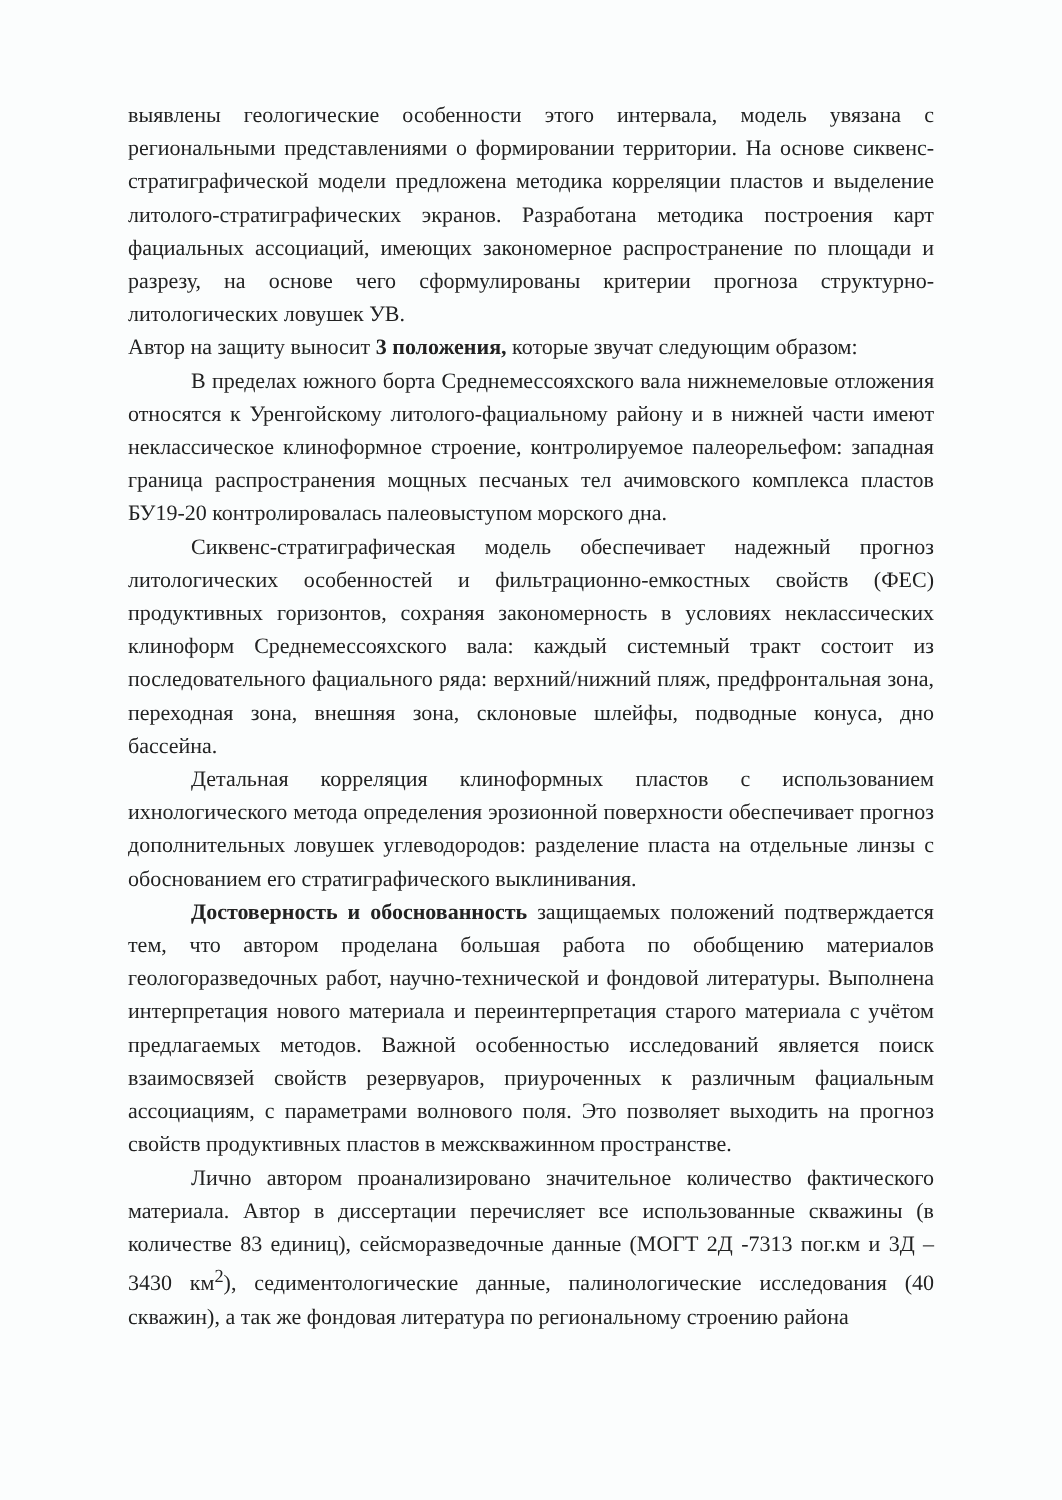выявлены геологические особенности этого интервала, модель увязана с региональными представлениями о формировании территории. На основе сиквенс-стратиграфической модели предложена методика корреляции пластов и выделение литолого-стратиграфических экранов. Разработана методика построения карт фациальных ассоциаций, имеющих закономерное распространение по площади и разрезу, на основе чего сформулированы критерии прогноза структурно-литологических ловушек УВ.
Автор на защиту выносит 3 положения, которые звучат следующим образом:
В пределах южного борта Среднемессояхского вала нижнемеловые отложения относятся к Уренгойскому литолого-фациальному району и в нижней части имеют неклассическое клиноформное строение, контролируемое палеорельефом: западная граница распространения мощных песчаных тел ачимовского комплекса пластов БУ19-20 контролировалась палеовыступом морского дна.
Сиквенс-стратиграфическая модель обеспечивает надежный прогноз литологических особенностей и фильтрационно-емкостных свойств (ФЕС) продуктивных горизонтов, сохраняя закономерность в условиях неклассических клиноформ Среднемессояхского вала: каждый системный тракт состоит из последовательного фациального ряда: верхний/нижний пляж, предфронтальная зона, переходная зона, внешняя зона, склоновые шлейфы, подводные конуса, дно бассейна.
Детальная корреляция клиноформных пластов с использованием ихнологического метода определения эрозионной поверхности обеспечивает прогноз дополнительных ловушек углеводородов: разделение пласта на отдельные линзы с обоснованием его стратиграфического выклинивания.
Достоверность и обоснованность защищаемых положений подтверждается тем, что автором проделана большая работа по обобщению материалов геологоразведочных работ, научно-технической и фондовой литературы. Выполнена интерпретация нового материала и переинтерпретация старого материала с учётом предлагаемых методов. Важной особенностью исследований является поиск взаимосвязей свойств резервуаров, приуроченных к различным фациальным ассоциациям, с параметрами волнового поля. Это позволяет выходить на прогноз свойств продуктивных пластов в межскважинном пространстве.
Лично автором проанализировано значительное количество фактического материала. Автор в диссертации перечисляет все использованные скважины (в количестве 83 единиц), сейсморазведочные данные (МОГТ 2Д -7313 пог.км и 3Д – 3430 км<sup>2</sup>), седиментологические данные, палинологические исследования (40 скважин), а так же фондовая литература по региональному строению района